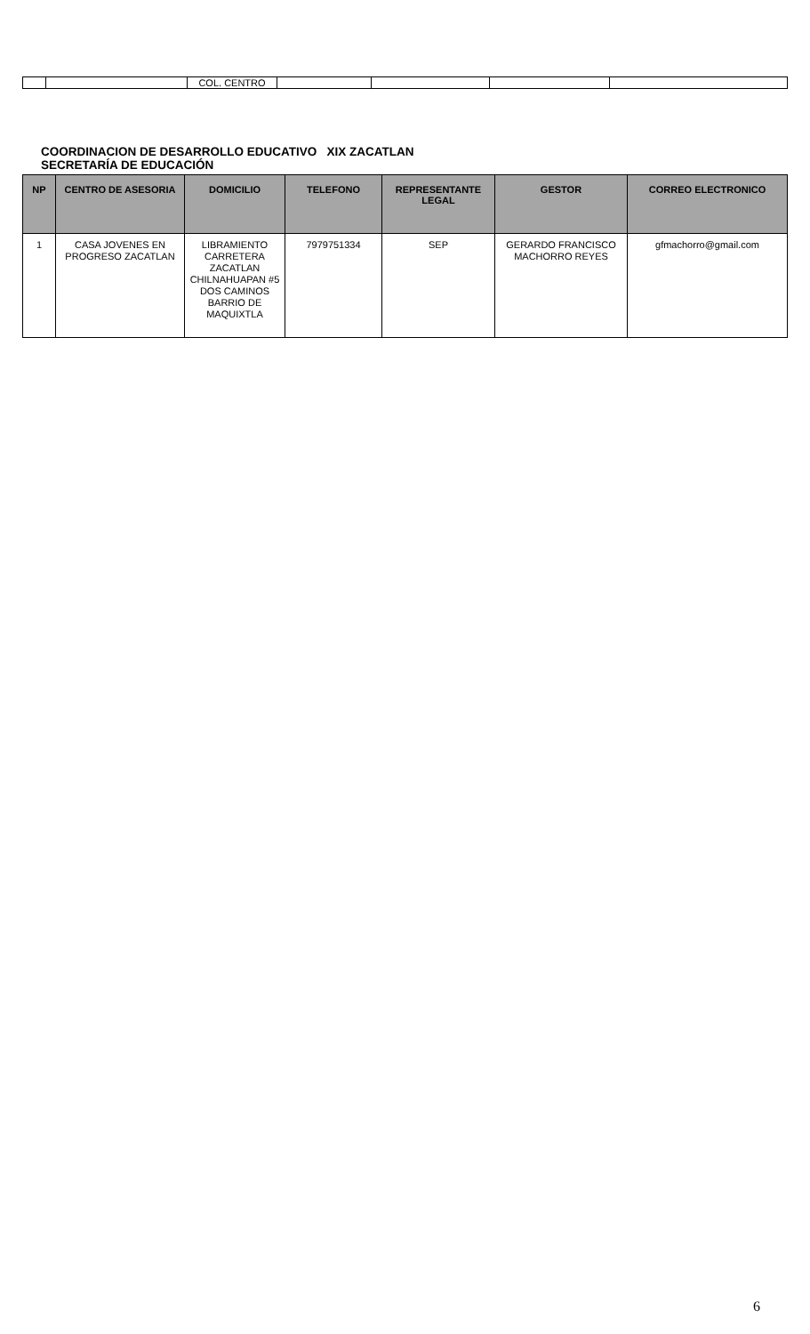| | | COL. CENTRO | | | | |
COORDINACION DE DESARROLLO EDUCATIVO XIX ZACATLAN
SECRETARÍA DE EDUCACIÓN
| NP | CENTRO DE ASESORIA | DOMICILIO | TELEFONO | REPRESENTANTE LEGAL | GESTOR | CORREO ELECTRONICO |
| --- | --- | --- | --- | --- | --- | --- |
| 1 | CASA JOVENES EN PROGRESO ZACATLAN | LIBRAMIENTO CARRETERA ZACATLAN CHILNAHUAPAN #5 DOS CAMINOS BARRIO DE MAQUIXTLA | 7979751334 | SEP | GERARDO FRANCISCO MACHORRO REYES | gfmachorro@gmail.com |
6